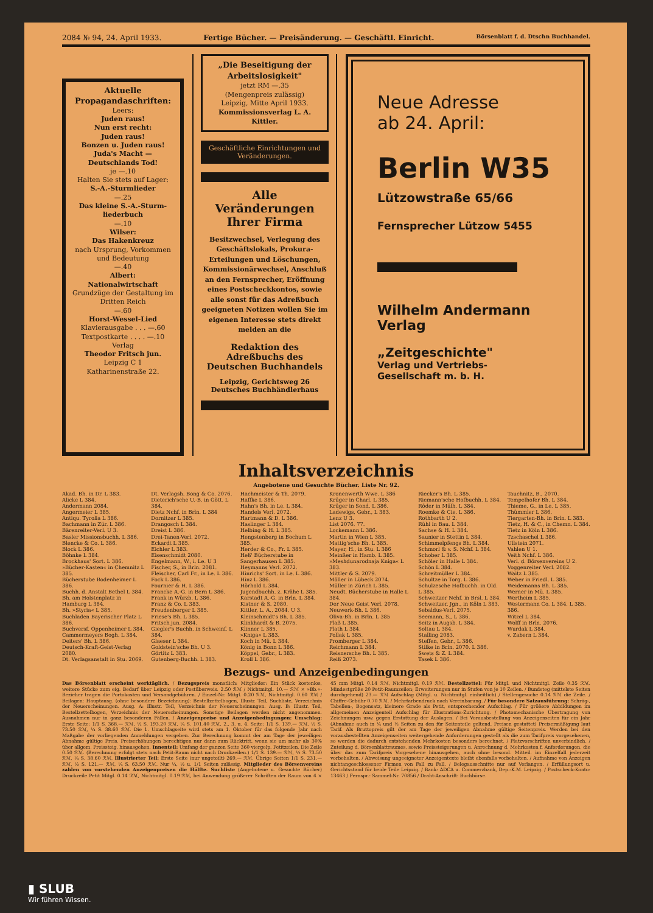2084 № 94, 24. April 1933. Fertige Bücher. — Preisänderung. — Geschäftl. Einricht. Börsenblatt f. d. Dtschn Buchhandel.
Aktuelle Propagandaschriften:
Leers:
Juden raus!
Nun erst recht:
Juden raus!
Bonzen u. Juden raus!
Juda's Macht — Deutschlands Tod!
je —.10
Halten Sie stets auf Lager:
S.-A.-Sturmlieder
—.25
Das kleine S.-A.-Sturm-liederbuch
—.10
Wilser:
Das Hakenkreuz
nach Ursprung, Vorkommen und Bedeutung
—.40
Albert:
Nationalwirtschaft
Grundzüge der Gestaltung im Dritten Reich
—.60
Horst-Wessel-Lied
Klavierausgabe . . . —.60
Textpostkarte . . . . —.10
Verlag
Theodor Fritsch jun.
Leipzig C 1
Katharinenstraße 22.
„Die Beseitigung der Arbeitslosigkeit"
jetzt RM —.35
(Mengenpreis zulässig)
Leipzig, Mitte April 1933.
Kommissionsverlag L. A. Kittler.
Geschäftliche Einrichtungen und Veränderungen.
Alle Veränderungen Ihrer Firma
Besitzwechsel, Verlegung des Geschäftslokals, Prokura-Erteilungen und Löschungen, Kommissionärwechsel, Anschluß an den Fernsprecher, Eröffnung eines Postscheckkontos, sowie alle sonst für das Adreßbuch geeigneten Notizen wollen Sie im eigenen Interesse stets direkt melden an die
Redaktion des Adreßbuchs des Deutschen Buchhandels
Leipzig, Gerichtsweg 26
Deutsches Buchhändlerhaus
Neue Adresse
ab 24. April:
Berlin W35
Lützowstraße 65/66
Fernsprecher Lützow 5455
Wilhelm Andermann Verlag
„Zeitgeschichte"
Verlag und Vertriebs-
Gesellschaft m. b. H.
Inhaltsverzeichnis
Angebotene und Gesuchte Bücher. Liste Nr. 92.
Akad. Bh. in Dr. L 383.
Alicke L 384.
Andermann 2084.
Angermeier L 385.
Antiqu. Tyrolia L 386.
Bachmann in Zür. L 386.
Bärenreiter-Verl. U 3.
Basler Missionsbuchh. L 386.
Blencke & Co. L 386.
Block L 386.
Böhnke L 384.
Brockhaus' Sort. L 386.
»Bücher-Kasten« in Chemnitz L 385.
Bücherstube Bodenheimer L 386.
Buchh. d. Anstalt Bethel L 384.
Bh. am Holstenplatz in Hamburg L 384.
Bh. »Styria« L 385.
Buchladen Bayerischer Platz L 386.
Buchversf. Oppenheimer L 384.
Cammermeyers Bogh. L 384.
Deiters' Bh. L 386.
Deutsch-Kraft-Geist-Verlag 2080.
Dt. Verlagsanstalt in Stu. 2069.
Dt. Verlagsh. Bong & Co. 2076.
Dieterich'sche U.-B. in Gött. L 384.
Dietz Nchf. in Brln. L 384
Dornitzer L 385.
Drangosch L 384.
Dreist L 386.
Drei-Tanen-Verl. 2072.
Eckardt L 385.
Eichler L 383.
Eisenschmidt 2080.
Engelmann, W., i. Le. U 3
Fischer, S., in Brln. 2081.
Fleischer, Carl Fr., in Le. L 386.
Fock L 386.
Fournier & H. L 386.
Francke A.-G. in Bern L 386.
Frank in Würzb. L 386.
Franz & Co. L 383.
Freudenberger L 385.
Friese's Bh. L 385.
Fritsch jun. 2084.
Giegler's Buchh. in Schweinf. L 384.
Glaeser L 384.
Goldstein'sche Bh. U 3.
Görtitz L 383.
Gutenberg-Buchh. L 383.
Hachmeister & Th. 2079.
Haffke L 386.
Hahn's Bh. in Le. L 384.
Handels Verl. 2072.
Hartmann & D. L 386.
Haslinger L 384.
Helbing & H. L 385.
Hengstenberg in Bochum L 385.
Herder & Co., Fr. L 385.
Heß' Bücherstube in Sangerhausen L 385.
Heymanns Verl. 2072.
Hinrichs' Sort. in Le. L 386.
Hinz L 386.
Hörhold L 384.
Jugendbuchh. z. Krähe L 385.
Karstadt A.-G. in Brln. L 384.
Kistner & S. 2080.
Kittler, L. A., 2084. U 3.
Kleinschmidt's Bh. L 385.
Klinkhardt & B. 2075.
Klinner L 385.
»Kniga« L 383.
Koch in Mü. L 384.
König in Bonn L 386.
Köppel, Gebr., L 383.
Kroll L 386.
Kronenwerth Wwe. L 386
Krüger in Charl. L 385.
Krüger in Sond. L 386.
Ladewigs, Gebr., L 383.
Lenz U 3.
List 2076. 77.
Lockemann L 386.
Martin in Wien L 385.
Mattig'sche Bh. L 385.
Mayer, H., in Stu. L 386
Meinßer in Hamb. L 385.
»Meshdunarodnaja Kniga« L 383.
Mittler & S. 2079.
Möller in Lübeck 2074.
Müller in Zürich L 385.
Neudt. Bücherstube in Halle L 384.
Der Neue Geist Verl. 2078.
Neuwerk-Bh. L 386.
Oliva-Bh. in Brln. L 385
Plaß L 385.
Plath L 384.
Pollak L 385.
Promberger L 384.
Reichmann L 384.
Reisnersche Bh. L 385.
Reiß 2073.
Riecker's Bh. L 385.
Riemann'sche Hofbuchh. L 384.
Röder in Mülh. L 384.
Roemke & Cie. L 386.
Rothbarth U 2.
Rühl in Bau. L 384.
Sachse & H. L 384.
Saunier in Stettin L 384.
Schimmelpfengs Bh. L 384.
Schmorl & v. S. Nchf. L 384.
Schober L 385.
Schöler in Halle L 384.
Schön L 384.
Schreitmüller L 384.
Schultze in Torg. L 386.
Schulzesche Hofbuchh. in Old. L 385.
Schweitzer Nchf. in Brsl. L 384.
Schweitzer, Jgn., in Köln L 383.
Sebaldus-Verl. 2075.
Seemann, S., L 386.
Seitz in Augsb. L 384.
Soltau L 384.
Stalling 2083.
Steffen, Gebr., L 386.
Stilke in Brln. 2070. L 386.
Swets & Z. L 384.
Tasek L 386.
Tauchnitz, B., 2070.
Tempelhofer Bh. L 384.
Thieme, G., in Le. L 385.
Thümmler L 386.
Tiergarten-Bh. in Brln. L 383.
Tietz, H. & C., in Chemn. L 384.
Tietz in Köln L 386.
Tzschaschel L 386.
Ullstein 2071.
Vahlen U 1.
Veith Nchf. L 386.
Verl. d. Börsenvereins U 2.
Voggenreiter Verl. 2082.
Waitz L 385.
Weber in Friedl. L 385.
Weidemanns Bh. L 385.
Werner in Mü. L 385.
Wertheim L 385.
Westermann Co. L 384. L 385. 386.
Witzel L 384.
Wolff in Brln. 2076.
Wurdak L 384.
v. Zabern L 384.
Bezugs- und Anzeigenbedingungen
Das Börsenblatt erscheint werktäglich. / Bezugspreis monatlich: Mitglieder: Ein Stück kostenlos, weitere Stücke zum eig. Bedarf über Leipzig oder Postüberweis. 2.50 ℛℳ / Nichtmitgl. 10.— ℛℳ × »Bb.«-Bezieher tragen die Portokosten und Versandgebühren. / Einzel-Nr. Mitgl. 0.20 ℛℳ, Nichtmitgl. 0.60 ℛℳ / Beilagen: Hauptausg. (ohne besondere Bezeichnung): Bestellzettelbogen, Illustr. Teil, Suchliste, Verzeichnis der Neuerscheinungen. Ausg. A: Illustr. Teil, Verzeichnis der Neuerscheinungen. Ausg. B: Illustr. Teil, Bestellzettelbogen, Verzeichnis der Neuerscheinungen. Sonstige Beilagen werden nicht angenommen. Ausnahmen nur in ganz besonderen Fällen. / Anzeigenpreise und Anzeigenbedingungen: Umschlag: Erste Seite: 1/1 S. 368.— ℛℳ, ½ S. 193.20 ℛℳ, ¼ S. 101.40 ℛℳ, 2., 3. u. 4. Seite: 1/1 S. 139.— ℛℳ, ½ S. 73.50 ℛℳ, ¼ S. 38.60 ℛℳ. Die 1. Umschlagseite wird stets am 1. Oktober für das folgende Jahr nach Maßgabe der vorliegenden Anmeldungen vergeben. Zur Berechnung kommt der am Tage der jeweiligen Abnahme gültige Preis. Preiserhöhungen berechtigen nur dann zum Rücktritt, wenn sie um mehr als 30% über allgem. Preissteig. hinausgehen. Innenteil: Umfang der ganzen Seite 360 viergelp. Petitzeilen. Die Zeile 0.50 ℛℳ. (Berechnung erfolgt stets nach Petit-Raum nicht nach Druckzeilen.) 1/1 S. 139.— ℛℳ, ½ S. 73.50 ℛℳ, ¼ S. 38.60 ℛℳ. Illustrierter Teil: Erste Seite (nur ungeteilt) 269.— ℛℳ. Übrige Seiten 1/1 S. 231.— ℛℳ, ½ S. 121.— ℛℳ, ¼ S. 63.50 ℛℳ. Nur ¼, ½ u. 1/1 Seiten zulässig. Mitglieder des Börsenvereins zahlen von vorstehenden Anzeigenpreisen die Hälfte. Suchliste (Angebotene u. Gesuchte Bücher) Druckzeile Petit Mitgl. 0.14 ℛℳ, Nichtmitgl. 0.19 ℛℳ, bei Anwendung größerer Schriften der Raum von 4 × 45 mm Mitgl. 0.14 ℛℳ, Nichtmitgl. 0.19 ℛℳ. Bestellzettel: Für Mitgl. und Nichtmitgl. Zeile 0.35 ℛℳ. Mindestgröße 20 Petit-Raumzeilen; Erweiterungen nur in Stufen von je 10 Zeilen. / Bundsteg (mittelste Seiten durchgehend) 23.— ℛℳ Aufschlag (Mitgl. u. Nichtmitgl. einheitlich) / Stellengesuche 0.14 ℛℳ die Zeile. / Chiffre-Gebühr 0.70 ℛℳ. / Mehrfarbendruck nach Vereinbarung. / Für besondere Satzausführung: Schräg-, Tabellen-, Bogensatz, kleinere Grade als Petit, entsprechender Aufschlag. / Für größere Abbildungen im allgemeinen Anzeigenteil Aufschlag für Illustrations-Zurichtung. / Photomechanische Übertragung von Zeichnungen usw. gegen Erstattung der Auslagen. / Bei Vorausbestellung von Anzeigenseiten für ein Jahr (Abnahme auch in ¼ und ½ Seiten zu den für Seitenteile geltend. Preisen gestattet) Preisermäßigung laut Tarif. Als Bruttopreis gilt der am Tage der jeweiligen Abnahme gültige Seitenpreis. Werden bei den vorausbestellten Anzeigenseiten weitergehende Anforderungen gestellt als die zum Tarifpreis vorgesehenen, so werden die dadurch entstehenden Mehrkosten besonders berechnet. / Platzvorschriften unverbindlich. / Zuteilung d. Börsenblattraumes, sowie Preissteigerungen u. Anrechnung d. Mehrkosten f. Anforderungen, die über das zum Tarifpreis Vorgesehene hinausgehen, auch ohne besond. Mitteil. im Einzelfall jederzeit vorbehalten. / Abweisung ungeeigneter Anzeigentexte bleibt ebenfalls vorbehalten. / Aufnahme von Anzeigen nichtangeschlossener Firmen von Fall zu Fall. / Belegausschnitte nur auf Verlangen. / Erfüllungsort u. Gerichtsstand für beide Teile Leipzig. / Bank: ADCA u. Commerzbank, Dep.-K.M. Leipzig. / Postscheck-Konto: 13463 / Fernspr.: Sammel-Nr. 70856 / Draht-Anschrift: Buchbörse.
▮ SLUB
Wir führen Wissen.